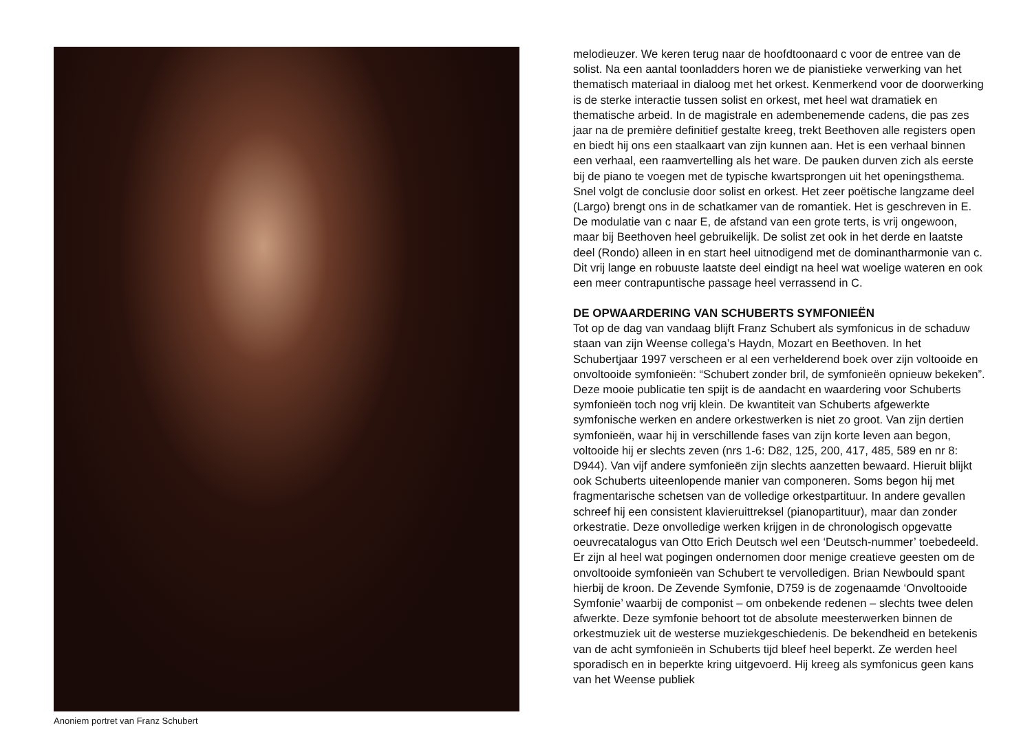Anoniem portret van Franz Schubert
melodieuzer. We keren terug naar de hoofdtoonaard c voor de entree van de solist. Na een aantal toonladders horen we de pianistieke verwerking van het thematisch materiaal in dialoog met het orkest. Kenmerkend voor de doorwerking is de sterke interactie tussen solist en orkest, met heel wat dramatiek en thematische arbeid. In de magistrale en adembenemende cadens, die pas zes jaar na de première definitief gestalte kreeg, trekt Beethoven alle registers open en biedt hij ons een staalkaart van zijn kunnen aan. Het is een verhaal binnen een verhaal, een raamvertelling als het ware. De pauken durven zich als eerste bij de piano te voegen met de typische kwartsprongen uit het openingsthema. Snel volgt de conclusie door solist en orkest. Het zeer poëtische langzame deel (Largo) brengt ons in de schatkamer van de romantiek. Het is geschreven in E. De modulatie van c naar E, de afstand van een grote terts, is vrij ongewoon, maar bij Beethoven heel gebruikelijk. De solist zet ook in het derde en laatste deel (Rondo) alleen in en start heel uitnodigend met de dominantharmonie van c. Dit vrij lange en robuuste laatste deel eindigt na heel wat woelige wateren en ook een meer contrapuntische passage heel verrassend in C.
DE OPWAARDERING VAN SCHUBERTS SYMFONIEËN
Tot op de dag van vandaag blijft Franz Schubert als symfonicus in de schaduw staan van zijn Weense collega’s Haydn, Mozart en Beethoven. In het Schubertjaar 1997 verscheen er al een verhelderend boek over zijn voltooide en onvoltooide symfonieën: “Schubert zonder bril, de symfonieën opnieuw bekeken”. Deze mooie publicatie ten spijt is de aandacht en waardering voor Schuberts symfonieën toch nog vrij klein. De kwantiteit van Schuberts afgewerkte symfonische werken en andere orkestwerken is niet zo groot. Van zijn dertien symfonieën, waar hij in verschillende fases van zijn korte leven aan begon, voltooide hij er slechts zeven (nrs 1-6: D82, 125, 200, 417, 485, 589 en nr 8: D944). Van vijf andere symfonieën zijn slechts aanzetten bewaard. Hieruit blijkt ook Schuberts uiteenlopende manier van componeren. Soms begon hij met fragmentarische schetsen van de volledige orkestpartituur. In andere gevallen schreef hij een consistent klavieruittreksel (pianopartituur), maar dan zonder orkestratie. Deze onvolledige werken krijgen in de chronologisch opgevatte oeuvrecatalogus van Otto Erich Deutsch wel een ‘Deutsch-nummer’ toebedeeld. Er zijn al heel wat pogingen ondernomen door menige creatieve geesten om de onvoltooide symfonieën van Schubert te vervolledigen. Brian Newbould spant hierbij de kroon. De Zevende Symfonie, D759 is de zogenaamde ‘Onvoltooide Symfonie’ waarbij de componist – om onbekende redenen – slechts twee delen afwerkte. Deze symfonie behoort tot de absolute meesterwerken binnen de orkestmuziek uit de westerse muziekgeschiedenis. De bekendheid en betekenis van de acht symfonieën in Schuberts tijd bleef heel beperkt. Ze werden heel sporadisch en in beperkte kring uitgevoerd. Hij kreeg als symfonicus geen kans van het Weense publiek